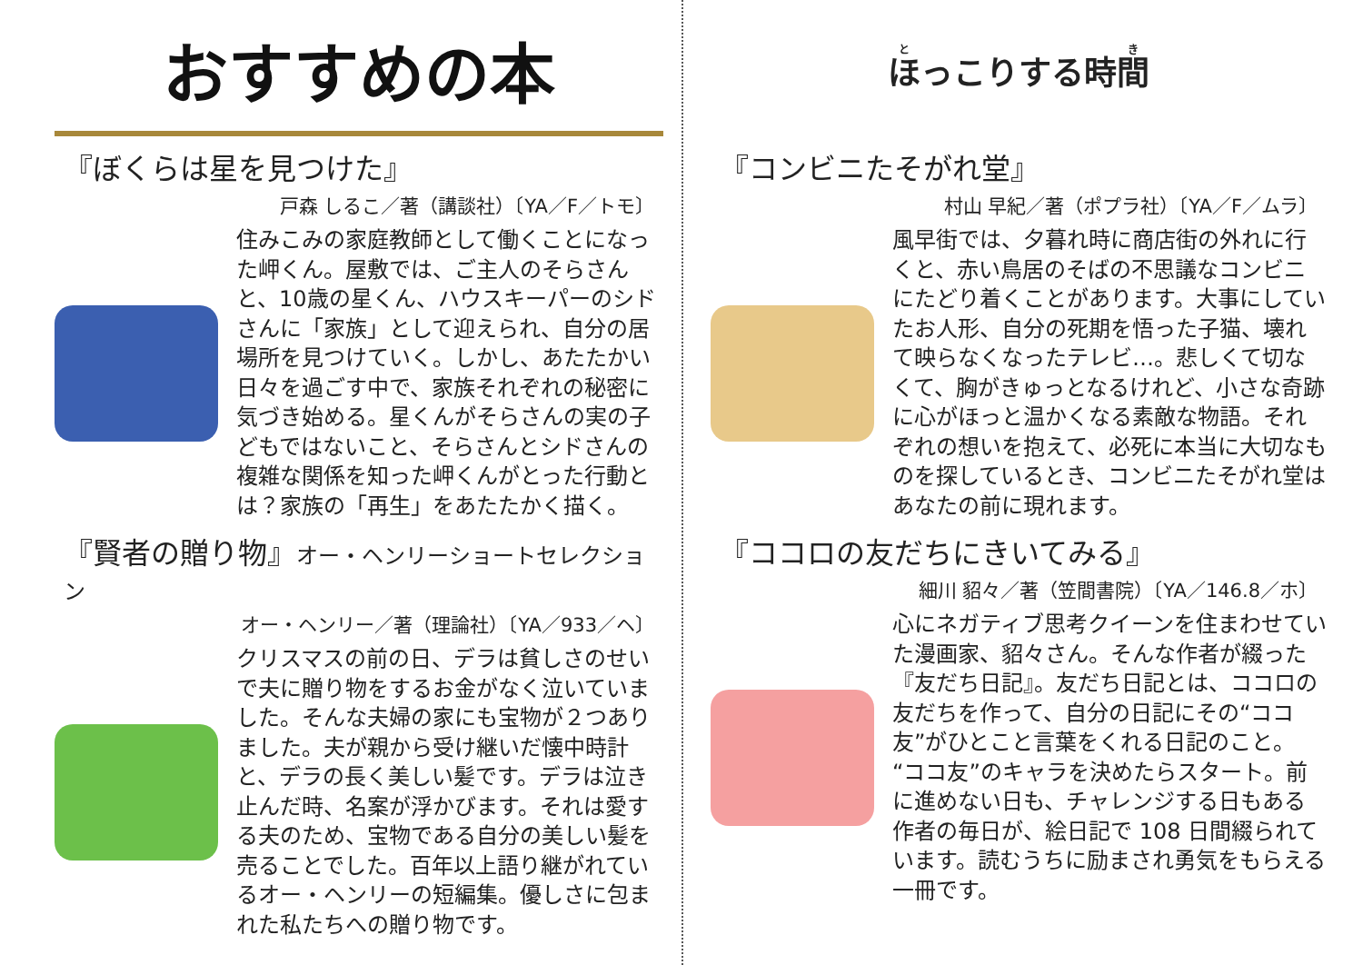おすすめの本
『ぼくらは星を見つけた』
戸森 しるこ／著（講談社）〔YA／F／トモ〕
住みこみの家庭教師として働くことになった岬くん。屋敷では、ご主人のそらさんと、10歳の星くん、ハウスキーパーのシドさんに「家族」として迎えられ、自分の居場所を見つけていく。しかし、あたたかい日々を過ごす中で、家族それぞれの秘密に気づき始める。星くんがそらさんの実の子どもではないこと、そらさんとシドさんの複雑な関係を知った岬くんがとった行動とは？家族の「再生」をあたたかく描く。
『賢者の贈り物』オー・ヘンリーショートセレクション
オー・ヘンリー／著（理論社）〔YA／933／ヘ〕
クリスマスの前の日、デラは貧しさのせいで夫に贈り物をするお金がなく泣いていました。そんな夫婦の家にも宝物が２つありました。夫が親から受け継いだ懐中時計と、デラの長く美しい髪です。デラは泣き止んだ時、名案が浮かびます。それは愛する夫のため、宝物である自分の美しい髪を売ることでした。百年以上語り継がれているオー・ヘンリーの短編集。優しさに包まれた私たちへの贈り物です。
ほっこりする時間
『コンビニたそがれ堂』
村山 早紀／著（ポプラ社）〔YA／F／ムラ〕
風早街では、夕暮れ時に商店街の外れに行くと、赤い鳥居のそばの不思議なコンビニにたどり着くことがあります。大事にしていたお人形、自分の死期を悟った子猫、壊れて映らなくなったテレビ…。悲しくて切なくて、胸がきゅっとなるけれど、小さな奇跡に心がほっと温かくなる素敵な物語。それぞれの想いを抱えて、必死に本当に大切なものを探しているとき、コンビニたそがれ堂はあなたの前に現れます。
『ココロの友だちにきいてみる』
細川 貂々／著（笠間書院）〔YA／146.8／ホ〕
心にネガティブ思考クイーンを住まわせていた漫画家、貂々さん。そんな作者が綴った『友だち日記』。友だち日記とは、ココロの友だちを作って、自分の日記にその“ココ友”がひとこと言葉をくれる日記のこと。“ココ友”のキャラを決めたらスタート。前に進めない日も、チャレンジする日もある作者の毎日が、絵日記で 108 日間綴られています。読むうちに励まされ勇気をもらえる一冊です。